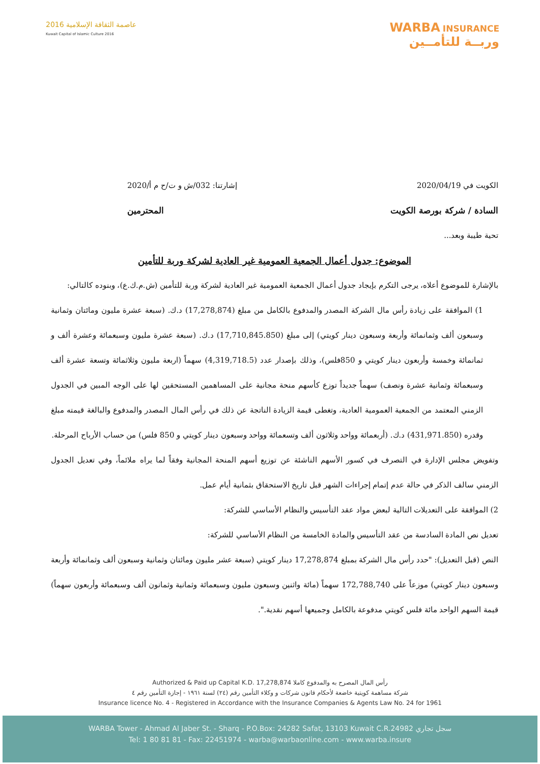عاصمة الثقافة الإسلامية 2016
Kuwait Capital of Islamic Culture 2016
WARBA INSURANCE
وربــة للتأمــين
الكويت في 2020/04/19 إشارتنا: 032/ش و ت/ح م أ/2020
السادة / شركة بورصة الكويت المحترمين
تحية طيبة وبعد...
الموضوع: جدول أعمال الجمعية العمومية غير العادية لشركة وربة للتأمين
بالإشارة للموضوع أعلاه، يرجى التكرم بإيجاد جدول أعمال الجمعية العمومية غير العادية لشركة وربة للتأمين (ش.م.ك.ع)، وبنوده كالتالي:
1) الموافقة على زيادة رأس مال الشركة المصدر والمدفوع بالكامل من مبلغ (17,278,874) د.ك. (سبعة عشرة مليون ومائتان وثمانية وسبعون ألف وثمانمائة وأربعة وسبعون دينار كويتي) إلى مبلغ (17,710,845.850) د.ك. (سبعة عشرة مليون وسبعمائة وعشرة ألف و ثمانمائة وخمسة وأربعون دينار كويتي و 850فلس)، وذلك بإصدار عدد (4,319,718.5) سهماً (اربعة مليون وثلاثمائة وتسعة عشرة ألف وسبعمائة وثمانية عشرة ونصف) سهماً جديداً توزع كأسهم منحة مجانية على المساهمين المستحقين لها على الوجه المبين في الجدول الزمني المعتمد من الجمعية العمومية العادية، وتغطى قيمة الزيادة الناتجة عن ذلك في رأس المال المصدر والمدفوع والبالغة قيمته مبلغ وقدره (431,971.850) د.ك. (أربعمائة وواحد وثلاثون ألف وتسعمائة وواحد وسبعون دينار كويتي و 850 فلس) من حساب الأرباح المرحلة.
وتفويض مجلس الإدارة في التصرف في كسور الأسهم الناشئة عن توزيع أسهم المنحة المجانية وفقاً لما يراه ملائماً، وفي تعديل الجدول الزمني سالف الذكر في حالة عدم إتمام إجراءات الشهر قبل تاريخ الاستحقاق بثمانية أيام عمل.
2) الموافقة على التعديلات التالية لبعض مواد عقد التأسيس والنظام الأساسي للشركة:
تعديل نص المادة السادسة من عقد التأسيس والمادة الخامسة من النظام الأساسي للشركة:
النص (قبل التعديل): "حدد رأس مال الشركة بمبلغ 17,278,874 دينار كويتي (سبعة عشر مليون ومائتان وثمانية وسبعون ألف وثمانمائة وأربعة وسبعون دينار كويتي) موزعاً على 172,788,740 سهماً (مائة واثنين وسبعون مليون وسبعمائة وثمانية وثمانون ألف وسبعمائة وأربعون سهماً) قيمة السهم الواحد مائة فلس كويتي مدفوعة بالكامل وجميعها أسهم نقدية.".
Authorized & Paid up Capital K.D. 17,278,874 رأس المال المصرح به والمدفوع كاملا
شركة مساهمة كويتية خاضعة لأحكام قانون شركات و وكلاء التأمين رقم (٢٤) لسنة ١٩٦١ - إجازة التأمين رقم ٤
Insurance licence No. 4 - Registered in Accordance with the Insurance Companies & Agents Law No. 24 for 1961
WARBA Tower - Ahmad Al Jaber St. - Sharq - P.O.Box: 24282 Safat, 13103 Kuwait C.R.24982 سجل تجاري
Tel: 1 80 81 81 - Fax: 22451974 - warba@warbaonline.com - www.warba.insure